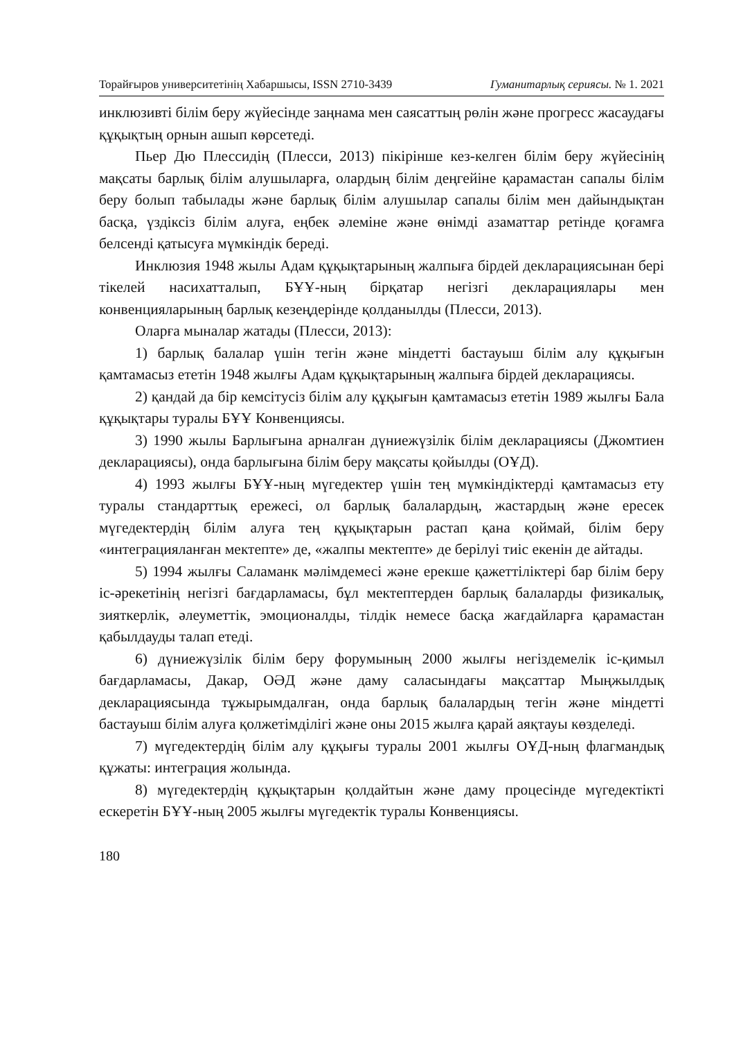Торайғыров университетінің Хабаршысы, ISSN 2710-3439 Гуманитарлық сериясы. № 1. 2021
инклюзивті білім беру жүйесінде заңнама мен саясаттың рөлін және прогресс жасаудағы құқықтың орнын ашып көрсетеді.
Пьер Дю Плессидің (Плесси, 2013) пікірінше кез-келген білім беру жүйесінің мақсаты барлық білім алушыларға, олардың білім деңгейіне қарамастан сапалы білім беру болып табылады және барлық білім алушылар сапалы білім мен дайындықтан басқа, үздіксіз білім алуға, еңбек әлеміне және өнімді азаматтар ретінде қоғамға белсенді қатысуға мүмкіндік береді.
Инклюзия 1948 жылы Адам құқықтарының жалпыға бірдей декларациясынан бері тікелей насихатталып, БҰҰ-ның бірқатар негізгі декларациялары мен конвенцияларының барлық кезеңдерінде қолданылды (Плесси, 2013).
Оларға мыналар жатады (Плесси, 2013):
1) барлық балалар үшін тегін және міндетті бастауыш білім алу құқығын қамтамасыз ететін 1948 жылғы Адам құқықтарының жалпыға бірдей декларациясы.
2) қандай да бір кемсітусіз білім алу құқығын қамтамасыз ететін 1989 жылғы Бала құқықтары туралы БҰҰ Конвенциясы.
3) 1990 жылы Барлығына арналған дүниежүзілік білім декларациясы (Джомтиен декларациясы), онда барлығына білім беру мақсаты қойылды (ОҰД).
4) 1993 жылғы БҰҰ-ның мүгедектер үшін тең мүмкіндіктерді қамтамасыз ету туралы стандарттық ережесі, ол барлық балалардың, жастардың және ересек мүгедектердің білім алуға тең құқықтарын растап қана қоймай, білім беру «интеграцияланған мектепте» де, «жалпы мектепте» де берілуі тиіс екенін де айтады.
5) 1994 жылғы Саламанк мәлімдемесі және ерекше қажеттіліктері бар білім беру іс-әрекетінің негізгі бағдарламасы, бұл мектептерден барлық балаларды физикалық, зияткерлік, әлеуметтік, эмоционалды, тілдік немесе басқа жағдайларға қарамастан қабылдауды талап етеді.
6) дүниежүзілік білім беру форумының 2000 жылғы негіздемелік іс-қимыл бағдарламасы, Дакар, ОӘД және даму саласындағы мақсаттар Мыңжылдық декларациясында тұжырымдалған, онда барлық балалардың тегін және міндетті бастауыш білім алуға қолжетімділігі және оны 2015 жылға қарай аяқтауы көзделеді.
7) мүгедектердің білім алу құқығы туралы 2001 жылғы ОҰД-ның флагмандық құжаты: интеграция жолында.
8) мүгедектердің құқықтарын қолдайтын және даму процесінде мүгедектікті ескеретін БҰҰ-ның 2005 жылғы мүгедектік туралы Конвенциясы.
180